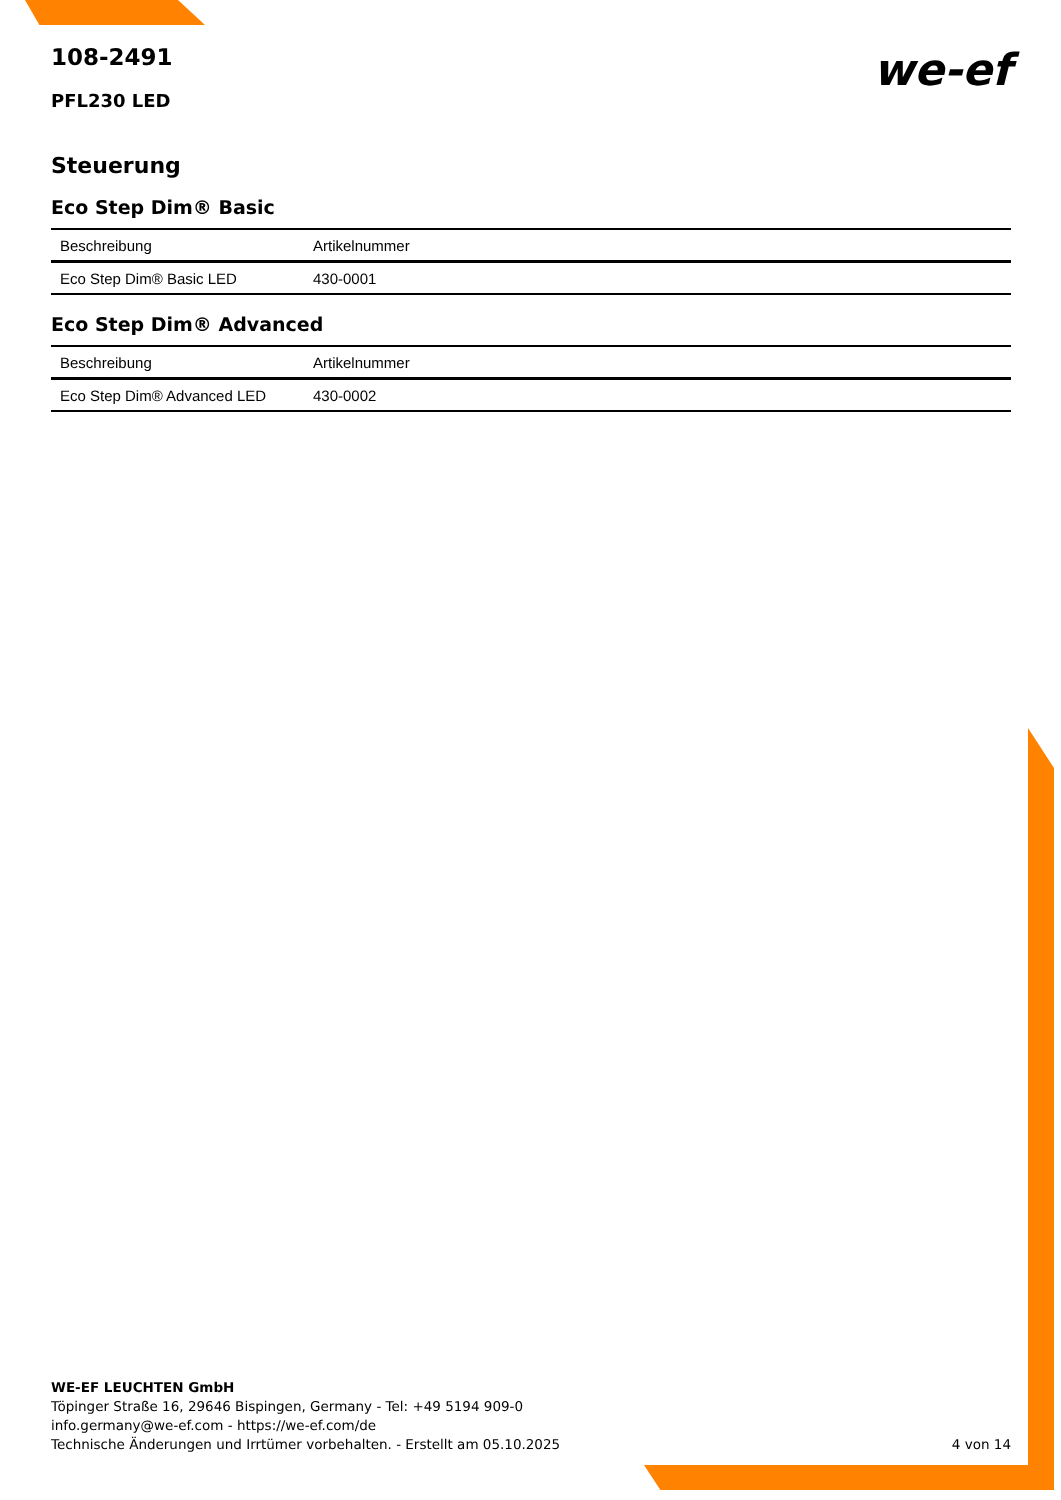we-ef
108-2491
PFL230 LED
Steuerung
Eco Step Dim® Basic
| Beschreibung | Artikelnummer |
| --- | --- |
| Eco Step Dim® Basic LED | 430-0001 |
Eco Step Dim® Advanced
| Beschreibung | Artikelnummer |
| --- | --- |
| Eco Step Dim® Advanced LED | 430-0002 |
WE-EF LEUCHTEN GmbH
Töpinger Straße 16, 29646 Bispingen, Germany - Tel: +49 5194 909-0
info.germany@we-ef.com - https://we-ef.com/de
Technische Änderungen und Irrtümer vorbehalten. - Erstellt am 05.10.2025
4 von 14